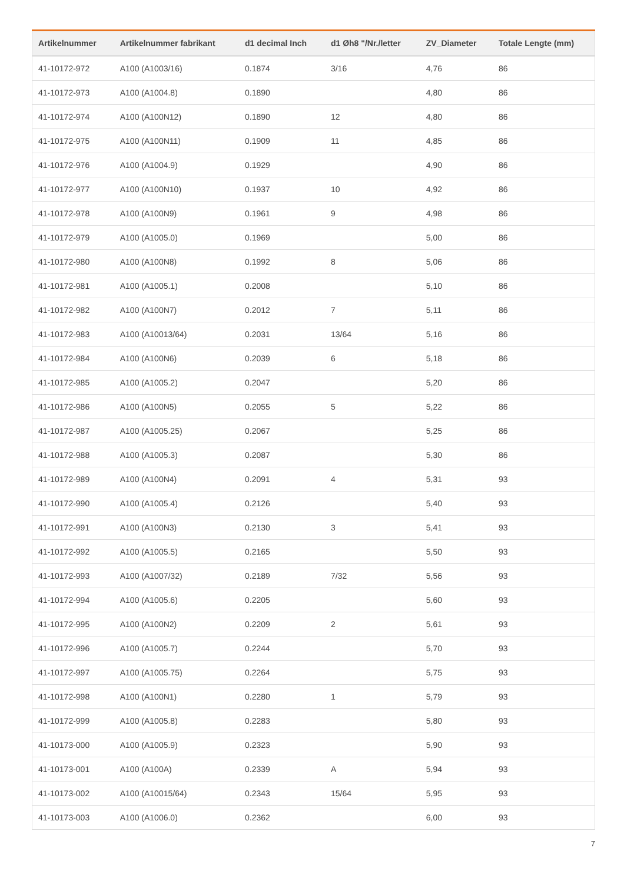| Artikelnummer | Artikelnummer fabrikant | d1 decimal Inch | d1 Øh8 "/Nr./letter | ZV_Diameter | Totale Lengte (mm) |
| --- | --- | --- | --- | --- | --- |
| 41-10172-972 | A100 (A1003/16) | 0.1874 | 3/16 | 4,76 | 86 |
| 41-10172-973 | A100 (A1004.8) | 0.1890 | | 4,80 | 86 |
| 41-10172-974 | A100 (A100N12) | 0.1890 | 12 | 4,80 | 86 |
| 41-10172-975 | A100 (A100N11) | 0.1909 | 11 | 4,85 | 86 |
| 41-10172-976 | A100 (A1004.9) | 0.1929 | | 4,90 | 86 |
| 41-10172-977 | A100 (A100N10) | 0.1937 | 10 | 4,92 | 86 |
| 41-10172-978 | A100 (A100N9) | 0.1961 | 9 | 4,98 | 86 |
| 41-10172-979 | A100 (A1005.0) | 0.1969 | | 5,00 | 86 |
| 41-10172-980 | A100 (A100N8) | 0.1992 | 8 | 5,06 | 86 |
| 41-10172-981 | A100 (A1005.1) | 0.2008 | | 5,10 | 86 |
| 41-10172-982 | A100 (A100N7) | 0.2012 | 7 | 5,11 | 86 |
| 41-10172-983 | A100 (A10013/64) | 0.2031 | 13/64 | 5,16 | 86 |
| 41-10172-984 | A100 (A100N6) | 0.2039 | 6 | 5,18 | 86 |
| 41-10172-985 | A100 (A1005.2) | 0.2047 | | 5,20 | 86 |
| 41-10172-986 | A100 (A100N5) | 0.2055 | 5 | 5,22 | 86 |
| 41-10172-987 | A100 (A1005.25) | 0.2067 | | 5,25 | 86 |
| 41-10172-988 | A100 (A1005.3) | 0.2087 | | 5,30 | 86 |
| 41-10172-989 | A100 (A100N4) | 0.2091 | 4 | 5,31 | 93 |
| 41-10172-990 | A100 (A1005.4) | 0.2126 | | 5,40 | 93 |
| 41-10172-991 | A100 (A100N3) | 0.2130 | 3 | 5,41 | 93 |
| 41-10172-992 | A100 (A1005.5) | 0.2165 | | 5,50 | 93 |
| 41-10172-993 | A100 (A1007/32) | 0.2189 | 7/32 | 5,56 | 93 |
| 41-10172-994 | A100 (A1005.6) | 0.2205 | | 5,60 | 93 |
| 41-10172-995 | A100 (A100N2) | 0.2209 | 2 | 5,61 | 93 |
| 41-10172-996 | A100 (A1005.7) | 0.2244 | | 5,70 | 93 |
| 41-10172-997 | A100 (A1005.75) | 0.2264 | | 5,75 | 93 |
| 41-10172-998 | A100 (A100N1) | 0.2280 | 1 | 5,79 | 93 |
| 41-10172-999 | A100 (A1005.8) | 0.2283 | | 5,80 | 93 |
| 41-10173-000 | A100 (A1005.9) | 0.2323 | | 5,90 | 93 |
| 41-10173-001 | A100 (A100A) | 0.2339 | A | 5,94 | 93 |
| 41-10173-002 | A100 (A10015/64) | 0.2343 | 15/64 | 5,95 | 93 |
| 41-10173-003 | A100 (A1006.0) | 0.2362 | | 6,00 | 93 |
7